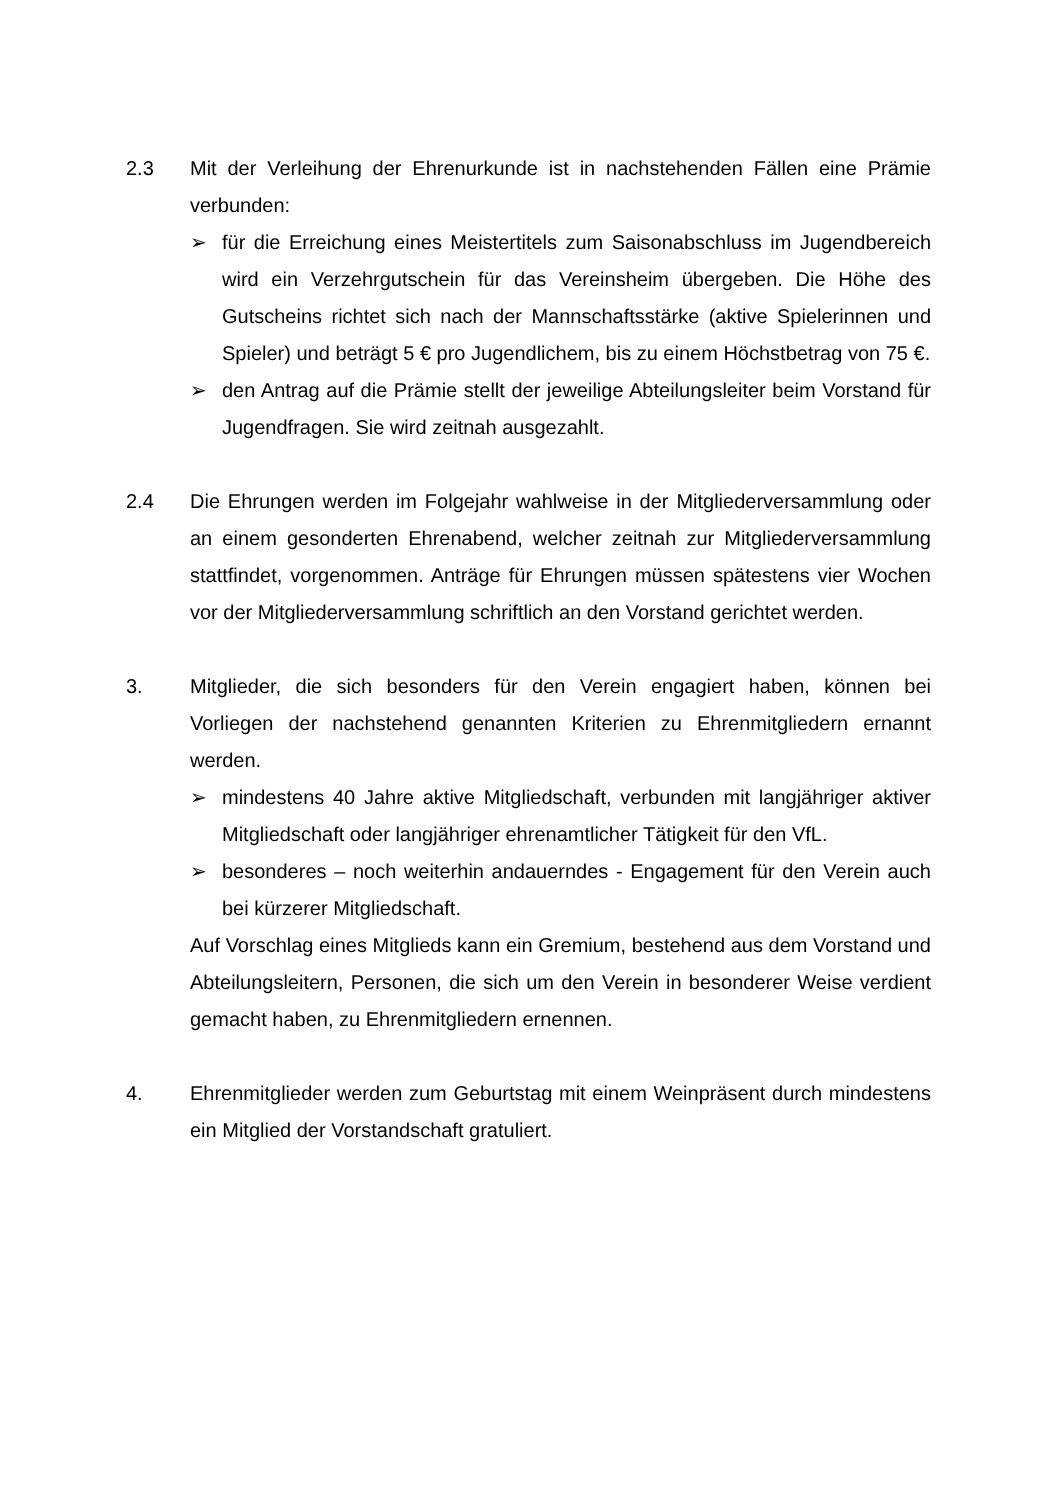2.3 Mit der Verleihung der Ehrenurkunde ist in nachstehenden Fällen eine Prämie verbunden:
➢ für die Erreichung eines Meistertitels zum Saisonabschluss im Jugendbereich wird ein Verzehrgutschein für das Vereinsheim übergeben. Die Höhe des Gutscheins richtet sich nach der Mannschaftsstärke (aktive Spielerinnen und Spieler) und beträgt 5 € pro Jugendlichem, bis zu einem Höchstbetrag von 75 €.
➢ den Antrag auf die Prämie stellt der jeweilige Abteilungsleiter beim Vorstand für Jugendfragen. Sie wird zeitnah ausgezahlt.
2.4 Die Ehrungen werden im Folgejahr wahlweise in der Mitgliederversammlung oder an einem gesonderten Ehrenabend, welcher zeitnah zur Mitgliederversammlung stattfindet, vorgenommen. Anträge für Ehrungen müssen spätestens vier Wochen vor der Mitgliederversammlung schriftlich an den Vorstand gerichtet werden.
3. Mitglieder, die sich besonders für den Verein engagiert haben, können bei Vorliegen der nachstehend genannten Kriterien zu Ehrenmitgliedern ernannt werden.
➢ mindestens 40 Jahre aktive Mitgliedschaft, verbunden mit langjähriger aktiver Mitgliedschaft oder langjähriger ehrenamtlicher Tätigkeit für den VfL.
➢ besonderes – noch weiterhin andauerndes - Engagement für den Verein auch bei kürzerer Mitgliedschaft.
Auf Vorschlag eines Mitglieds kann ein Gremium, bestehend aus dem Vorstand und Abteilungsleitern, Personen, die sich um den Verein in besonderer Weise verdient gemacht haben, zu Ehrenmitgliedern ernennen.
4. Ehrenmitglieder werden zum Geburtstag mit einem Weinpräsent durch mindestens ein Mitglied der Vorstandschaft gratuliert.